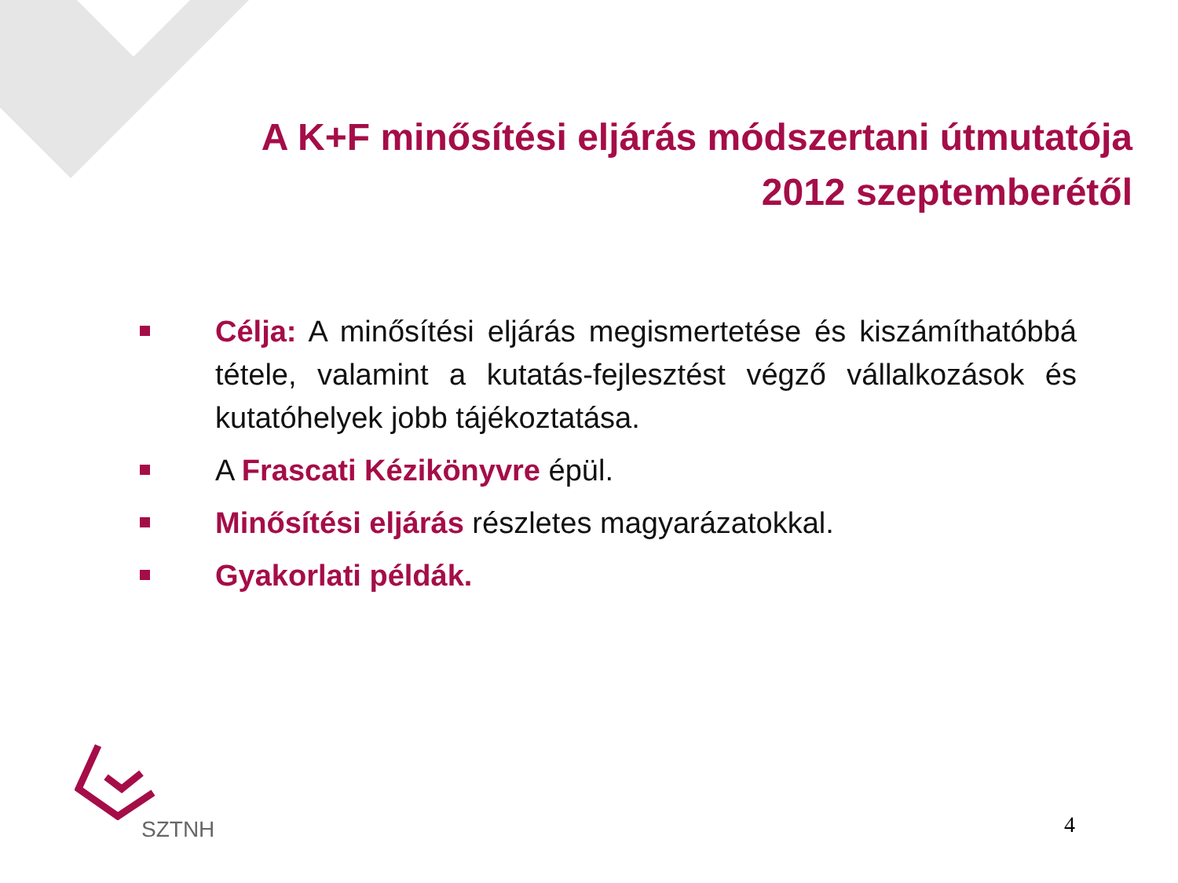A K+F minősítési eljárás módszertani útmutatója
2012 szeptemberétől
Célja: A minősítési eljárás megismertetése és kiszámíthatóbbá tétele, valamint a kutatás-fejlesztést végző vállalkozások és kutatóhelyek jobb tájékoztatása.
A Frascati Kézikönyvre épül.
Minősítési eljárás részletes magyarázatokkal.
Gyakorlati példák.
SZTNH
4